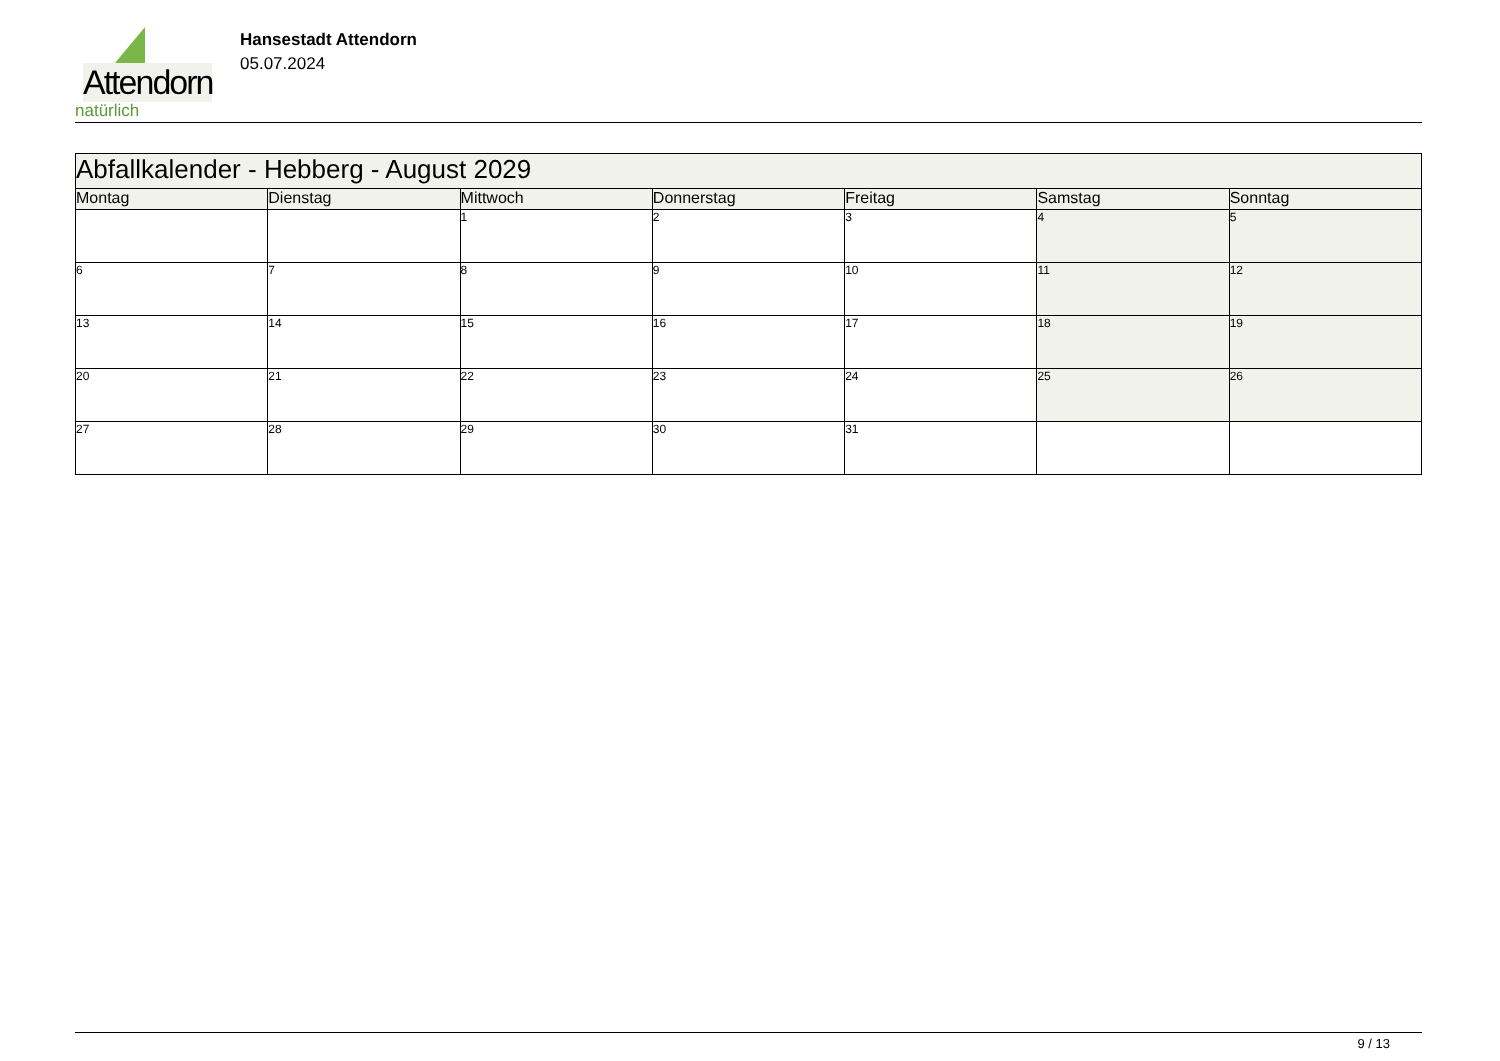Attendorn
natürlich
Hansestadt Attendorn
05.07.2024
| Abfallkalender - Hebberg - August 2029 | | | | | | |
| Montag | Dienstag | Mittwoch | Donnerstag | Freitag | Samstag | Sonntag |
| | | 1 | 2 | 3 | 4 | 5 |
| 6 | 7 | 8 | 9 | 10 | 11 | 12 |
| 13 | 14 | 15 | 16 | 17 | 18 | 19 |
| 20 | 21 | 22 | 23 | 24 | 25 | 26 |
| 27 | 28 | 29 | 30 | 31 | | |
9 / 13